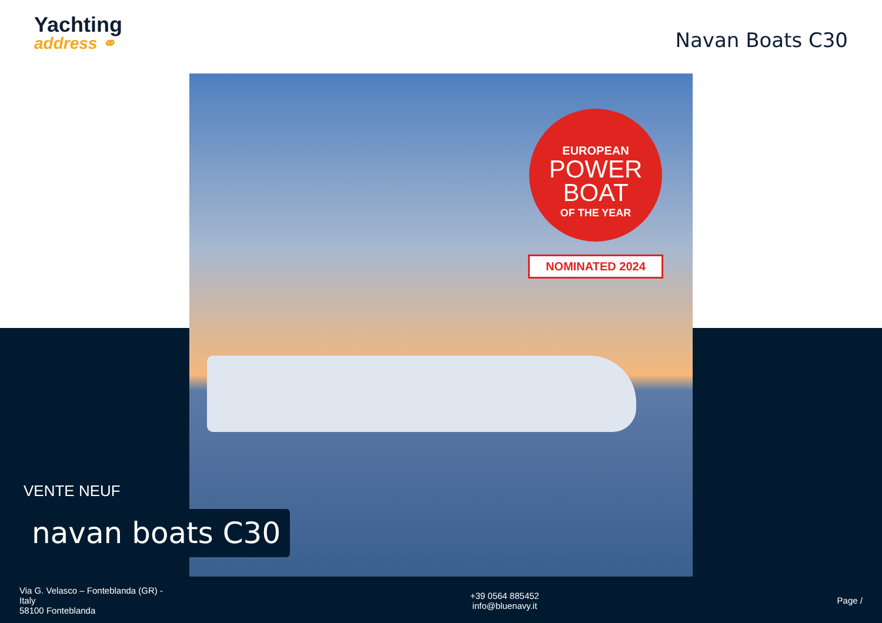Yachting
address ⚭
Navan Boats C30
EUROPEAN
POWER
BOAT
OF THE YEAR
NOMINATED 2024
VENTE NEUF
navan boats C30
Via G. Velasco – Fonteblanda (GR) - Italy
58100 Fonteblanda
+39 0564 885452
info@bluenavy.it
Page /